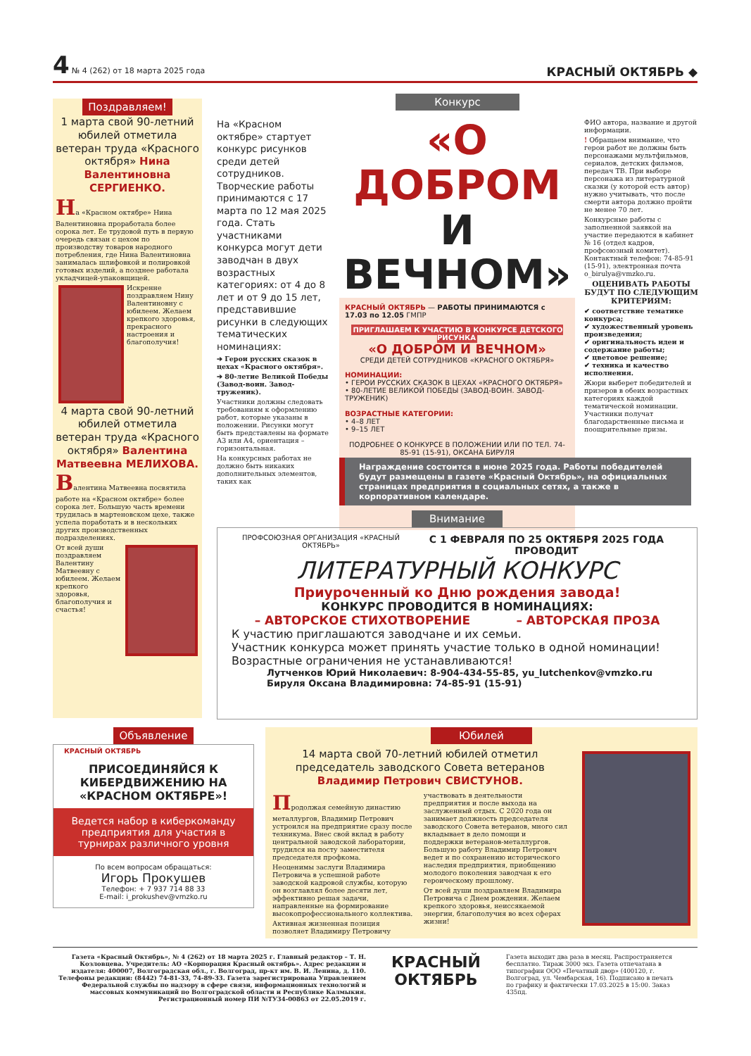4 № 4 (262) от 18 марта 2025 года КРАСНЫЙ ОКТЯБРЬ ◆
Поздравляем!
1 марта свой 90-летний юбилей отметила ветеран труда «Красного октября» Нина Валентиновна СЕРГИЕНКО.
На «Красном октябре» Нина Валентиновна проработала более сорока лет. Ее трудовой путь в первую очередь связан с цехом по производству товаров народного потребления, где Нина Валентиновна занималась шлифовкой и полировкой готовых изделий, а позднее работала укладчицей-упаковщицей.
Искренне поздравляем Нину Валентиновну с юбилеем. Желаем крепкого здоровья, прекрасного настроения и благополучия!
4 марта свой 90-летний юбилей отметила ветеран труда «Красного октября» Валентина Матвеевна МЕЛИХОВА.
Валентина Матвеевна посвятила работе на «Красном октябре» более сорока лет. Большую часть времени трудилась в мартеновском цехе, также успела поработать и в нескольких других производственных подразделениях.
От всей души поздравляем Валентину Матвеевну с юбилеем. Желаем крепкого здоровья, благополучия и счастья!
Конкурс
На «Красном октябре» стартует конкурс рисунков среди детей сотрудников. Творческие работы принимаются с 17 марта по 12 мая 2025 года. Стать участниками конкурса могут дети заводчан в двух возрастных категориях: от 4 до 8 лет и от 9 до 15 лет, представившие рисунки в следующих тематических номинациях:
➔ Герои русских сказок в цехах «Красного октября».
➔ 80-летие Великой Победы (Завод-воин. Завод-труженик).
Участники должны следовать требованиям к оформлению работ, которые указаны в положении. Рисунки могут быть представлены на формате А3 или А4, ориентация – горизонтальная.
На конкурсных работах не должно быть никаких дополнительных элементов, таких как
«О ДОБРОМ И ВЕЧНОМ»
КРАСНЫЙ ОКТЯБРЬ — РАБОТЫ ПРИНИМАЮТСЯ с 17.03 по 12.05 ГМПР
ПРИГЛАШАЕМ К УЧАСТИЮ В КОНКУРСЕ ДЕТСКОГО РИСУНКА
«О ДОБРОМ И ВЕЧНОМ»
СРЕДИ ДЕТЕЙ СОТРУДНИКОВ «КРАСНОГО ОКТЯБРЯ»
НОМИНАЦИИ:
• ГЕРОИ РУССКИХ СКАЗОК В ЦЕХАХ «КРАСНОГО ОКТЯБРЯ»
• 80-ЛЕТИЕ ВЕЛИКОЙ ПОБЕДЫ (ЗАВОД-ВОИН. ЗАВОД-ТРУЖЕНИК)
ВОЗРАСТНЫЕ КАТЕГОРИИ:
• 4–8 ЛЕТ
• 9–15 ЛЕТ
ПОДРОБНЕЕ О КОНКУРСЕ В ПОЛОЖЕНИИ ИЛИ ПО ТЕЛ. 74-85-91 (15-91), ОКСАНА БИРУЛЯ
ФИО автора, название и другой информации.
! Обращаем внимание, что герои работ не должны быть персонажами мультфильмов, сериалов, детских фильмов, передач ТВ. При выборе персонажа из литературной сказки (у которой есть автор) нужно учитывать, что после смерти автора должно пройти не менее 70 лет.
Конкурсные работы с заполненной заявкой на участие передаются в кабинет № 16 (отдел кадров, профсоюзный комитет). Контактный телефон: 74-85-91 (15-91), электронная почта o_birulya@vmzko.ru.
ОЦЕНИВАТЬ РАБОТЫ БУДУТ ПО СЛЕДУЮЩИМ КРИТЕРИЯМ:
✔ соответствие тематике конкурса;
✔ художественный уровень произведения;
✔ оригинальность идеи и содержание работы;
✔ цветовое решение;
✔ техника и качество исполнения.
Жюри выберет победителей и призеров в обеих возрастных категориях каждой тематической номинации. Участники получат благодарственные письма и поощрительные призы.
Награждение состоится в июне 2025 года. Работы победителей будут размещены в газете «Красный Октябрь», на официальных страницах предприятия в социальных сетях, а также в корпоративном календаре.
Внимание
ПРОФСОЮЗНАЯ ОРГАНИЗАЦИЯ «КРАСНЫЙ ОКТЯБРЬ» С 1 ФЕВРАЛЯ ПО 25 ОКТЯБРЯ 2025 ГОДА ПРОВОДИТ
ЛИТЕРАТУРНЫЙ КОНКУРС
Приуроченный ко Дню рождения завода!
КОНКУРС ПРОВОДИТСЯ В НОМИНАЦИЯХ:
– АВТОРСКОЕ СТИХОТВОРЕНИЕ – АВТОРСКАЯ ПРОЗА
К участию приглашаются заводчане и их семьи.
Участник конкурса может принять участие только в одной номинации!
Возрастные ограничения не устанавливаются!
Лутченков Юрий Николаевич: 8-904-434-55-85, yu_lutchenkov@vmzko.ru
Бируля Оксана Владимировна: 74-85-91 (15-91)
Объявление
КРАСНЫЙ ОКТЯБРЬ
ПРИСОЕДИНЯЙСЯ К КИБЕРДВИЖЕНИЮ НА «КРАСНОМ ОКТЯБРЕ»!
Ведется набор в киберкоманду предприятия для участия в турнирах различного уровня
По всем вопросам обращаться:
Игорь Прокушев
Телефон: + 7 937 714 88 33
E-mail: i_prokushev@vmzko.ru
Юбилей
14 марта свой 70-летний юбилей отметил председатель заводского Совета ветеранов Владимир Петрович СВИСТУНОВ.
Продолжая семейную династию металлургов, Владимир Петрович устроился на предприятие сразу после техникума. Внес свой вклад в работу центральной заводской лаборатории, трудился на посту заместителя председателя профкома.
Неоценимы заслуги Владимира Петровича в успешной работе заводской кадровой службы, которую он возглавлял более десяти лет, эффективно решая задачи, направленные на формирование высокопрофессионального коллектива.
Активная жизненная позиция позволяет Владимиру Петровичу участвовать в деятельности предприятия и после выхода на заслуженный отдых. С 2020 года он занимает должность председателя заводского Совета ветеранов, много сил вкладывает в дело помощи и поддержки ветеранов-металлургов. Большую работу Владимир Петрович ведет и по сохранению исторического наследия предприятия, приобщению молодого поколения заводчан к его героическому прошлому.
От всей души поздравляем Владимира Петровича с Днем рождения. Желаем крепкого здоровья, неиссякаемой энергии, благополучия во всех сферах жизни!
Газета «Красный Октябрь», № 4 (262) от 18 марта 2025 г. Главный редактор – Т. Н. Козловцева. Учредитель: АО «Корпорация Красный октябрь». Адрес редакции и издателя: 400007, Волгоградская обл., г. Волгоград, пр-кт им. В. И. Ленина, д. 110. Телефоны редакции: (8442) 74-81-33, 74-89-33. Газета зарегистрирована Управлением Федеральной службы по надзору в сфере связи, информационных технологий и массовых коммуникаций по Волгоградской области и Республике Калмыкия. Регистрационный номер ПИ №ТУ34-00863 от 22.05.2019 г.
КРАСНЫЙ ОКТЯБРЬ
Газета выходит два раза в месяц. Распространяется бесплатно. Тираж 3000 экз. Газета отпечатана в типографии ООО «Печатный двор» (400120, г. Волгоград, ул. Чембарская, 16). Подписано в печать по графику и фактически 17.03.2025 в 15:00. Заказ 435пд.